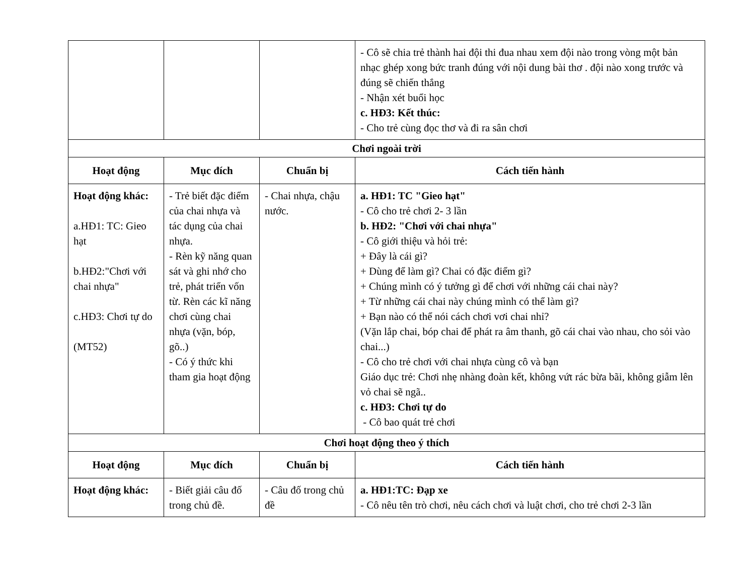| | | | - Cô sẽ chia trẻ thành hai đội thi đua nhau xem đội nào trong vòng một bản nhạc ghép xong bức tranh đúng với nội dung bài thơ . đội nào xong trước và đúng sẽ chiến thắng - Nhận xét buổi học c. HĐ3: Kết thúc: - Cho trẻ cùng đọc thơ và đi ra sân chơi |
| Chơi ngoài trời | | | |
| Hoạt động | Mục đích | Chuẩn bị | Cách tiến hành |
| Hoạt động khác: a.HĐ1: TC: Gieo hạt b.HĐ2:"Chơi với chai nhựa" c.HĐ3: Chơi tự do (MT52) | - Trẻ biết đặc điểm của chai nhựa và tác dụng của chai nhựa. - Rèn kỹ năng quan sát và ghi nhớ cho trẻ, phát triển vốn từ. Rèn các kĩ năng chơi cùng chai nhựa (vặn, bóp, gõ..) - Có ý thức khi tham gia hoạt động | - Chai nhựa, chậu nước. | a. HĐ1: TC "Gieo hạt" - Cô cho trẻ chơi 2- 3 lần b. HĐ2: "Chơi với chai nhựa" - Cô giới thiệu và hỏi trẻ: + Đây là cái gì? + Dùng để làm gì? Chai có đặc điểm gì? + Chúng mình có ý tưởng gì để chơi với những cái chai này? + Từ những cái chai này chúng mình có thể làm gì? + Bạn nào có thể nói cách chơi vơi chai nhỉ? (Vặn lắp chai, bóp chai để phát ra âm thanh, gõ cái chai vào nhau, cho sỏi vào chai...) - Cô cho trẻ chơi với chai nhựa cùng cô và bạn Giáo dục trẻ: Chơi nhẹ nhàng đoàn kết, không vứt rác bừa bãi, không giẫm lên vỏ chai sẽ ngã.. c. HĐ3: Chơi tự do - Cô bao quát trẻ chơi |
| Chơi hoạt động theo ý thích | | | |
| Hoạt động | Mục đích | Chuẩn bị | Cách tiến hành |
| Hoạt động khác: | - Biết giải câu đố trong chủ đề. | - Câu đố trong chủ đề | a. HĐ1:TC: Đạp xe - Cô nêu tên trò chơi, nêu cách chơi và luật chơi, cho trẻ chơi 2-3 lần |